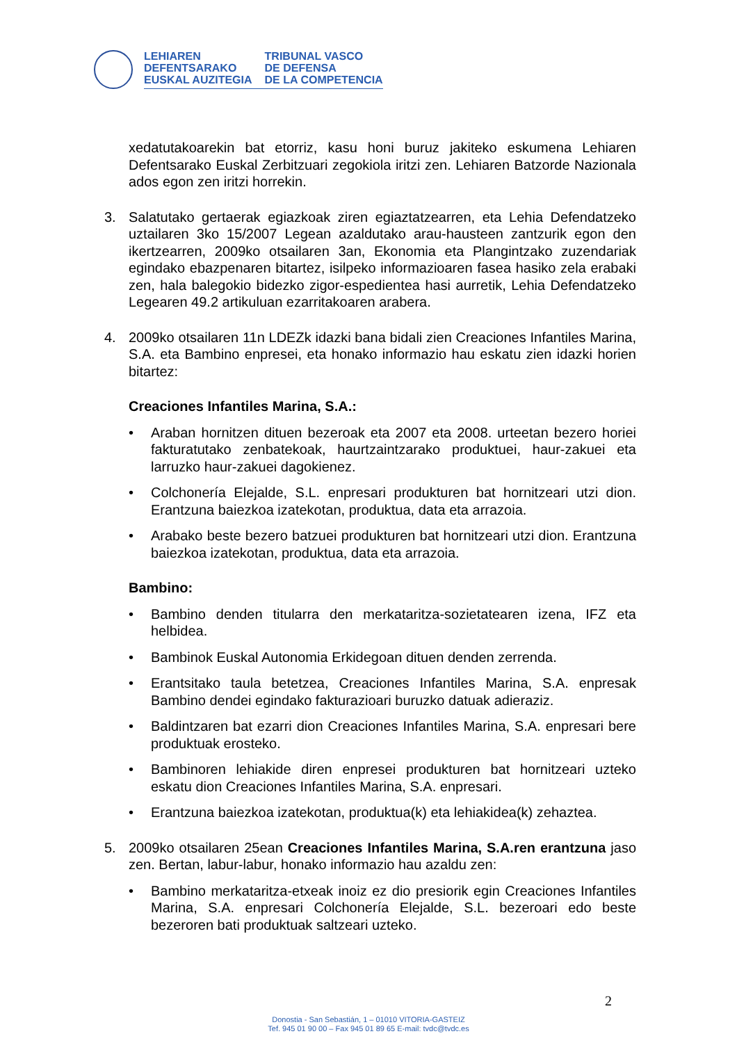LEHIAREN
DEFENTSARAKO
EUSKAL AUZITEGIA
TRIBUNAL VASCO
DE DEFENSA
DE LA COMPETENCIA
xedatutakoarekin bat etorriz, kasu honi buruz jakiteko eskumena Lehiaren Defentsarako Euskal Zerbitzuari zegokiola iritzi zen. Lehiaren Batzorde Nazionala ados egon zen iritzi horrekin.
3. Salatutako gertaerak egiazkoak ziren egiaztatzearren, eta Lehia Defendatzeko uztailaren 3ko 15/2007 Legean azaldutako arau-hausteen zantzurik egon den ikertzearren, 2009ko otsailaren 3an, Ekonomia eta Plangintzako zuzendariak egindako ebazpenaren bitartez, isilpeko informazioaren fasea hasiko zela erabaki zen, hala balegokio bidezko zigor-espedientea hasi aurretik, Lehia Defendatzeko Legearen 49.2 artikuluan ezarritakoaren arabera.
4. 2009ko otsailaren 11n LDEZk idazki bana bidali zien Creaciones Infantiles Marina, S.A. eta Bambino enpresei, eta honako informazio hau eskatu zien idazki horien bitartez:
Creaciones Infantiles Marina, S.A.:
• Araban hornitzen dituen bezeroak eta 2007 eta 2008. urteetan bezero horiei fakturatutako zenbatekoak, haurtzaintzarako produktuei, haur-zakuei eta larruzko haur-zakuei dagokienez.
• Colchonería Elejalde, S.L. enpresari produkturen bat hornitzeari utzi dion. Erantzuna baiezkoa izatekotan, produktua, data eta arrazoia.
• Arabako beste bezero batzuei produkturen bat hornitzeari utzi dion. Erantzuna baiezkoa izatekotan, produktua, data eta arrazoia.
Bambino:
• Bambino denden titularra den merkataritza-sozietatearen izena, IFZ eta helbidea.
• Bambinok Euskal Autonomia Erkidegoan dituen denden zerrenda.
• Erantsitako taula betetzea, Creaciones Infantiles Marina, S.A. enpresak Bambino dendei egindako fakturazioari buruzko datuak adieraziz.
• Baldintzaren bat ezarri dion Creaciones Infantiles Marina, S.A. enpresari bere produktuak erosteko.
• Bambinoren lehiakide diren enpresei produkturen bat hornitzeari uzteko eskatu dion Creaciones Infantiles Marina, S.A. enpresari.
• Erantzuna baiezkoa izatekotan, produktua(k) eta lehiakidea(k) zehaztea.
5. 2009ko otsailaren 25ean Creaciones Infantiles Marina, S.A.ren erantzuna jaso zen. Bertan, labur-labur, honako informazio hau azaldu zen:
• Bambino merkataritza-etxeak inoiz ez dio presiorik egin Creaciones Infantiles Marina, S.A. enpresari Colchonería Elejalde, S.L. bezeroari edo beste bezeroren bati produktuak saltzeari uzteko.
2
Donostia - San Sebastián, 1 – 01010 VITORIA-GASTEIZ
Tef. 945 01 90 00 – Fax 945 01 89 65 E-mail: tvdc@tvdc.es